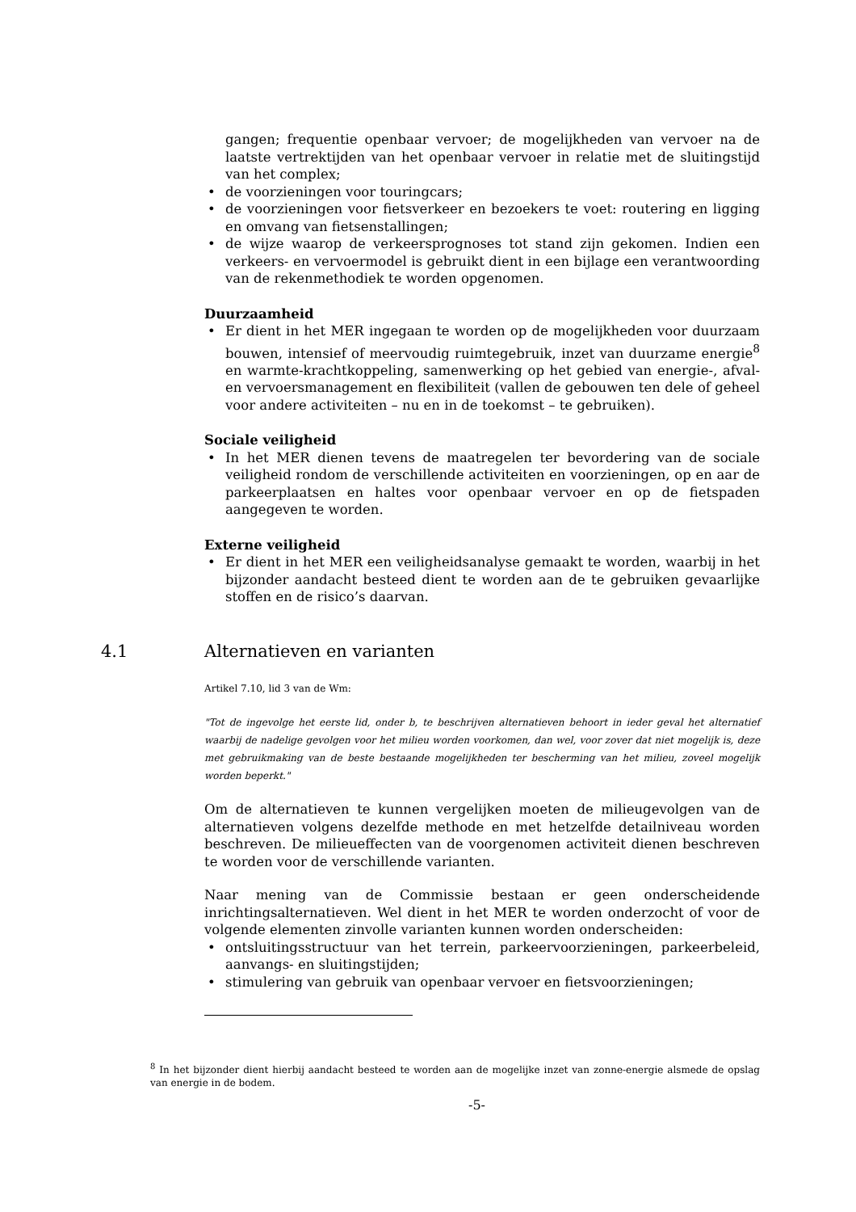gangen; frequentie openbaar vervoer; de mogelijkheden van vervoer na de laatste vertrektijden van het openbaar vervoer in relatie met de sluitingstijd van het complex;
• de voorzieningen voor touringcars;
• de voorzieningen voor fietsverkeer en bezoekers te voet: routering en ligging en omvang van fietsenstallingen;
• de wijze waarop de verkeersprognoses tot stand zijn gekomen. Indien een verkeers- en vervoermodel is gebruikt dient in een bijlage een verantwoording van de rekenmethodiek te worden opgenomen.
Duurzaamheid
• Er dient in het MER ingegaan te worden op de mogelijkheden voor duurzaam bouwen, intensief of meervoudig ruimtegebruik, inzet van duurzame energie<sup>8</sup> en warmte-krachtkoppeling, samenwerking op het gebied van energie-, afval- en vervoersmanagement en flexibiliteit (vallen de gebouwen ten dele of geheel voor andere activiteiten – nu en in de toekomst – te gebruiken).
Sociale veiligheid
• In het MER dienen tevens de maatregelen ter bevordering van de sociale veiligheid rondom de verschillende activiteiten en voorzieningen, op en aar de parkeerplaatsen en haltes voor openbaar vervoer en op de fietspaden aangegeven te worden.
Externe veiligheid
• Er dient in het MER een veiligheidsanalyse gemaakt te worden, waarbij in het bijzonder aandacht besteed dient te worden aan de te gebruiken gevaarlijke stoffen en de risico’s daarvan.
4.1 Alternatieven en varianten
Artikel 7.10, lid 3 van de Wm:
"Tot de ingevolge het eerste lid, onder b, te beschrijven alternatieven behoort in ieder geval het alternatief waarbij de nadelige gevolgen voor het milieu worden voorkomen, dan wel, voor zover dat niet mogelijk is, deze met gebruikmaking van de beste bestaande mogelijkheden ter bescherming van het milieu, zoveel mogelijk worden beperkt."
Om de alternatieven te kunnen vergelijken moeten de milieugevolgen van de alternatieven volgens dezelfde methode en met hetzelfde detailniveau worden beschreven. De milieueffecten van de voorgenomen activiteit dienen beschreven te worden voor de verschillende varianten.
Naar mening van de Commissie bestaan er geen onderscheidende inrichtingsalternatieven. Wel dient in het MER te worden onderzocht of voor de volgende elementen zinvolle varianten kunnen worden onderscheiden:
• ontsluitingsstructuur van het terrein, parkeervoorzieningen, parkeerbeleid, aanvangs- en sluitingstijden;
• stimulering van gebruik van openbaar vervoer en fietsvoorzieningen;
<sup>8</sup> In het bijzonder dient hierbij aandacht besteed te worden aan de mogelijke inzet van zonne-energie alsmede de opslag van energie in de bodem.
-5-